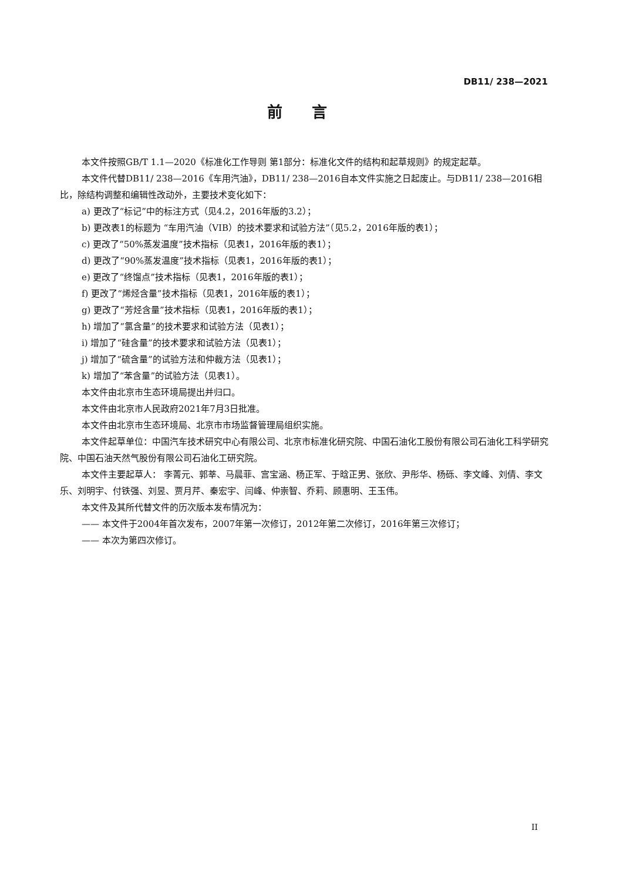DB11/ 238—2021
前言
本文件按照GB/T 1.1—2020《标准化工作导则 第1部分：标准化文件的结构和起草规则》的规定起草。
本文件代替DB11/ 238—2016《车用汽油》，DB11/ 238—2016自本文件实施之日起废止。与DB11/ 238—2016相比，除结构调整和编辑性改动外，主要技术变化如下：
a) 更改了“标记”中的标注方式（见4.2，2016年版的3.2）；
b) 更改表1的标题为 “车用汽油（VIB）的技术要求和试验方法”（见5.2，2016年版的表1）；
c) 更改了“50%蒸发温度”技术指标（见表1，2016年版的表1）；
d) 更改了“90%蒸发温度”技术指标（见表1，2016年版的表1）；
e) 更改了“终馏点”技术指标（见表1，2016年版的表1）；
f) 更改了“烯烃含量”技术指标（见表1，2016年版的表1）；
g) 更改了“芳烃含量”技术指标（见表1，2016年版的表1）；
h) 增加了“氯含量”的技术要求和试验方法（见表1）；
i) 增加了“硅含量”的技术要求和试验方法（见表1）；
j) 增加了“硫含量”的试验方法和仲裁方法（见表1）；
k) 增加了“苯含量”的试验方法（见表1）。
本文件由北京市生态环境局提出并归口。
本文件由北京市人民政府2021年7月3日批准。
本文件由北京市生态环境局、北京市市场监督管理局组织实施。
本文件起草单位：中国汽车技术研究中心有限公司、北京市标准化研究院、中国石油化工股份有限公司石油化工科学研究院、中国石油天然气股份有限公司石油化工研究院。
本文件主要起草人： 李菁元、郭莘、马晨菲、宫宝涵、杨正军、于晗正男、张欣、尹彤华、杨砾、李文峰、刘倩、李文乐、刘明宇、付铁强、刘昱、贾月芹、秦宏宇、闫峰、仲崇智、乔莉、顾惠明、王玉伟。
本文件及其所代替文件的历次版本发布情况为：
—— 本文件于2004年首次发布，2007年第一次修订，2012年第二次修订，2016年第三次修订；
—— 本次为第四次修订。
II